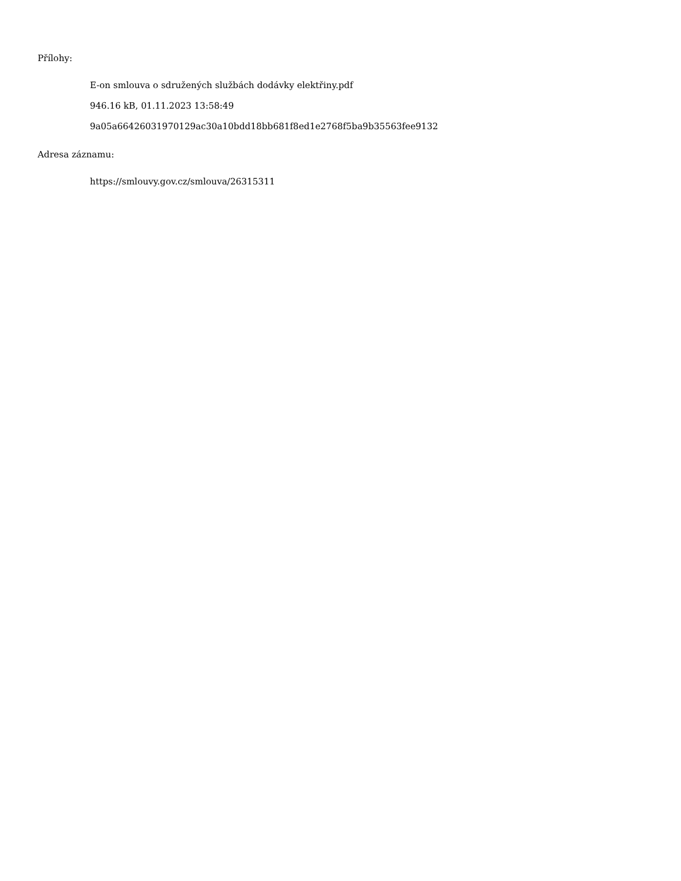Přílohy:
E-on smlouva o sdružených službách dodávky elektřiny.pdf
946.16 kB, 01.11.2023 13:58:49
9a05a66426031970129ac30a10bdd18bb681f8ed1e2768f5ba9b35563fee9132
Adresa záznamu:
https://smlouvy.gov.cz/smlouva/26315311